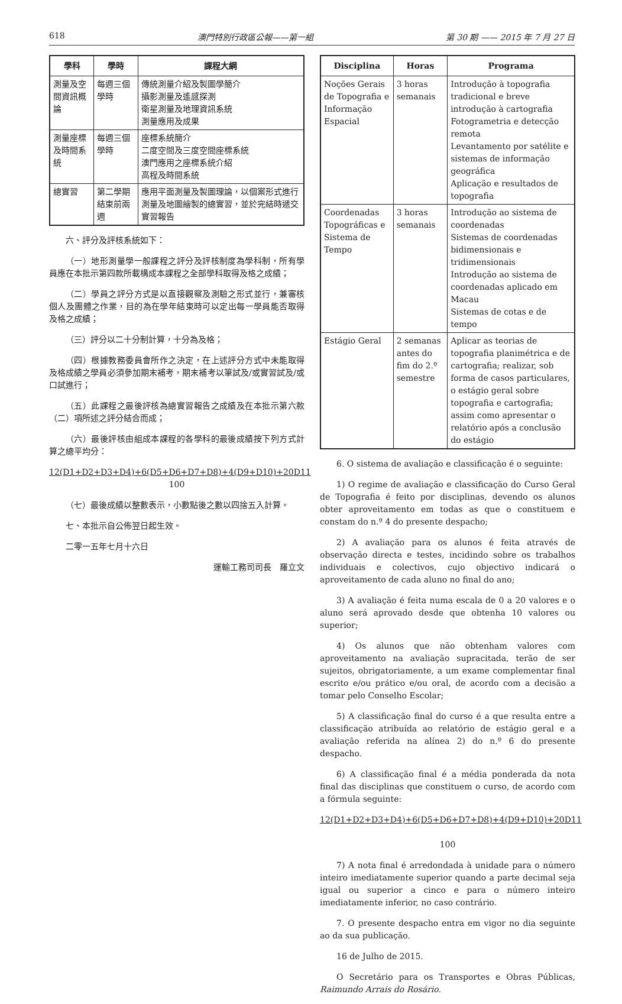618 澳門特別行政區公報——第一組 第 30 期 —— 2015 年 7 月 27 日
| 學科 | 學時 | 課程大綱 |
| --- | --- | --- |
| 測量及空間資訊概論 | 每週三個學時 | 傳統測量介紹及製圖學簡介 攝影測量及遙感探測 衛星測量及地理資訊系統 測量應用及成果 |
| 測量座標及時間系統 | 每週三個學時 | 座標系統簡介 二度空間及三度空間座標系統 澳門應用之座標系統介紹 高程及時間系統 |
| 總實習 | 第二學期結束前兩週 | 應用平面測量及製圖理論，以個案形式進行測量及地圖繪製的總實習，並於完結時遞交實習報告 |
六、評分及評核系統如下：
（一）地形測量學一般課程之評分及評核制度為學科制，所有學員應在本批示第四款所載構成本課程之全部學科取得及格之成績；
（二）學員之評分方式是以直接觀察及測驗之形式並行，兼審核個人及團體之作業，目的為在學年結束時可以定出每一學員能否取得及格之成績；
（三）評分以二十分制計算，十分為及格；
（四）根據教務委員會所作之決定，在上述評分方式中未能取得及格成績之學員必須參加期末補考，期末補考以筆試及/或實習試及/或口試進行；
（五）此課程之最後評核為總實習報告之成績及在本批示第六款（二）項所述之評分結合而成；
（六）最後評核由組成本課程的各學科的最後成績按下列方式計算之總平均分：
12(D1+D2+D3+D4)+6(D5+D6+D7+D8)+4(D9+D10)+20D11
100
（七）最後成績以整數表示，小數點後之數以四捨五入計算。
七、本批示自公佈翌日起生效。
二零一五年七月十六日
運輸工務司司長　羅立文
| Disciplina | Horas | Programa |
| --- | --- | --- |
| Noções Gerais de Topografia e Informação Espacial | 3 horas semanais | Introdução à topografia tradicional e breve introdução à cartografia Fotogrametria e detecção remota Levantamento por satélite e sistemas de informação geográfica Aplicação e resultados de topografia |
| Coordenadas Topográficas e Sistema de Tempo | 3 horas semanais | Introdução ao sistema de coordenadas Sistemas de coordenadas bidimensionais e tridimensionais Introdução ao sistema de coordenadas aplicado em Macau Sistemas de cotas e de tempo |
| Estágio Geral | 2 semanas antes do fim do 2.º semestre | Aplicar as teorias de topografia planimétrica e de cartografia; realizar, sob forma de casos particulares, o estágio geral sobre topografia e cartografia; assim como apresentar o relatório após a conclusão do estágio |
6. O sistema de avaliação e classificação é o seguinte:
1) O regime de avaliação e classificação do Curso Geral de Topografia é feito por disciplinas, devendo os alunos obter aproveitamento em todas as que o constituem e constam do n.º 4 do presente despacho;
2) A avaliação para os alunos é feita através de observação directa e testes, incidindo sobre os trabalhos individuais e colectivos, cujo objectivo indicará o aproveitamento de cada aluno no final do ano;
3) A avaliação é feita numa escala de 0 a 20 valores e o aluno será aprovado desde que obtenha 10 valores ou superior;
4) Os alunos que não obtenham valores com aproveitamento na avaliação supracitada, terão de ser sujeitos, obrigatoriamente, a um exame complementar final escrito e/ou prático e/ou oral, de acordo com a decisão a tomar pelo Conselho Escolar;
5) A classificação final do curso é a que resulta entre a classificação atribuída ao relatório de estágio geral e a avaliação referida na alínea 2) do n.º 6 do presente despacho.
6) A classificação final é a média ponderada da nota final das disciplinas que constituem o curso, de acordo com a fórmula seguinte:
12(D1+D2+D3+D4)+6(D5+D6+D7+D8)+4(D9+D10)+20D11
100
7) A nota final é arredondada à unidade para o número inteiro imediatamente superior quando a parte decimal seja igual ou superior a cinco e para o número inteiro imediatamente inferior, no caso contrário.
7. O presente despacho entra em vigor no dia seguinte ao da sua publicação.
16 de Julho de 2015.
O Secretário para os Transportes e Obras Públicas, Raimundo Arrais do Rosário.